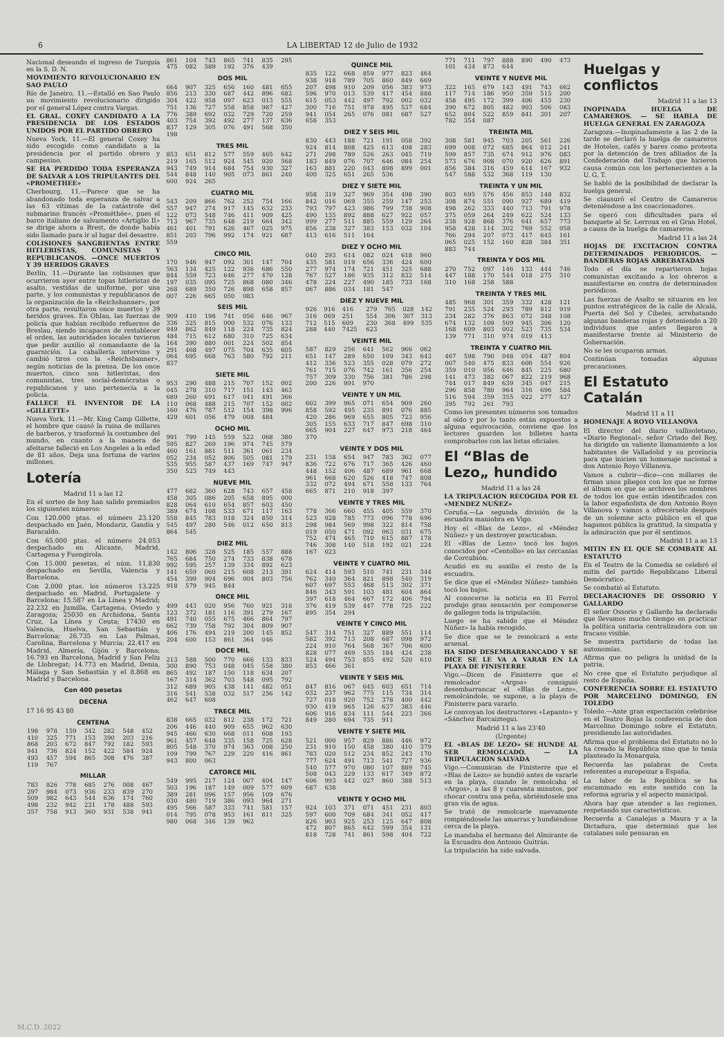6 LA LIBERTAD 12 de Julio de 1932
Nacional deseando el ingreso de Turquía en la S. D. N.
MOVIMIENTO REVOLUCIONARIO EN SAO PAULO
Río de Janeiro, 11.—Estalló en Sao Paulo un movimiento revolucionario dirigido por el general López contra Vargas.
EL GRAL. COXEY CANDIDATO A LA PRESIDENCIA DE LOS ESTADOS UNIDOS POR EL PARTIDO OBRERO
Nueva York, 11.—El general Coxey ha sido escogido como candidato a la presidencia por el partido obrero y campesino.
SE HA PERDIDO TODA ESPERANZA DE SALVAR A LOS TRIPULANTES DEL «PROMETHEE»
Cherbourg, 11.—Parece que se ha abandonado toda esperanza de salvar a las 63 vítimas de la catástrofe del submarino francés «Prométhée», pues el barco italiano de salvamento «Artiglio II» se dirige ahora a Brest, de donde había sido llamado para ir al lugar del desastre.
COLISIONES SANGRIENTAS ENTRE HITLERISTAS, COMUNISTAS Y REPUBLICANOS. —ONCE MUERTOS Y 39 HERIDOS GRAVES
Berlín, 11.—Durante las colisiones que ocurrieron ayer entre topas hitleristas de asalto, vestidas de uniforme, por una parte, y los comunistas y republicanos de la organización de la «Reichsbanner», por otra parte, resultaron once muertos y 39 heridos graves. En Ohlau, las fuerzas de policía que habían recibido refuerzos de Breslau, siendo incapaces de restablecer el orden, las autoridades locales tuvieron que pedir auxilio al comandante de la guarnición. La caballería intervino y cambió tiros con la «Reichsbanner», según noticias de la prensa. De los once muertos, cinco son hitleristas, dos comunistas, tres social-demócratas o republicanos y uno pertenecía a la policía.
FALLECE EL INVENTOR DE LA «GILLETTE»
Nueva York, 11.—Mr. King Camp Gillette, el hombre que causó la ruina de millares de barberos, y trasformó la costumbre del mundo, en cuanto a la manera de afeitarse falleció en Los Angeles a la edad de 81 años. Deja una fortuna de varios millones.
Lotería
Madrid 11 a las 12
En el sorteo de hoy han salido premiados los siguientes números:
Con 120.000 ptas. el número 23.120 despachado en Jaén, Mondariz, Gandía y Baracaldo.
Con 65.000 ptas. el número 24.053 despachado en Alicante, Madrid, Cartagena y Fuengirola.
Con 15.000 pesetas, el núm. 11.830 despachado en Sevilla, Valencia y Barcelona.
Con 2.000 ptas. los números 13.225 despachado en Madrid, Portugalete y Barcelona; 15.587 en La Línea y Madrid; 22.232 en Jumilla, Cartagena, Oviedo y Zaragoza; 25030 en Archidona, Santa Cruz, La Línea y Ceuta; 17430 en Valencia, Huelva, San Sebastián y Barcelona; 26.735 en Las Palmas, Carolina, Barcelona y Murcia; 22.417 en Madrid, Almería, Gijón y Barcelona; 16.793 en Barcelona, Madrid y San Feliu de Llobregat; 14.773 en Madrid, Denia, Málaga y San Sebastián y el 8.868 en Madrid y Barcelona.
Con 400 pesetas
DECENA
17 16 95 43 80
CENTENA
| 198 | 978 | 159 | 342 | 282 | 548 | 452 |
| 410 | 325 | 771 | 153 | 390 | 203 | 216 |
| 868 | 203 | 672 | 847 | 792 | 182 | 593 |
| 941 | 736 | 824 | 152 | 422 | 584 | 924 |
| 493 | 457 | 594 | 865 | 308 | 476 | 387 |
| 119 | 767 | | | | | |
MILLAR
| 783 | 826 | 778 | 685 | 276 | 008 | 467 |
| 297 | 984 | 073 | 936 | 233 | 839 | 270 |
| 509 | 982 | 643 | 544 | 636 | 174 | 760 |
| 498 | 232 | 942 | 231 | 178 | 488 | 593 |
| 357 | 758 | 913 | 360 | 931 | 538 | 941 |
| 861 | 104 | 743 | 865 | 741 | 835 | 295 |
| 475 | 082 | 589 | 192 | 376 | 439 | |
DOS MIL
| 664 | 907 | 325 | 656 | 160 | 481 | 655 |
| 856 | 213 | 330 | 687 | 442 | 896 | 682 |
| 304 | 422 | 958 | 097 | 623 | 013 | 555 |
| 751 | 136 | 727 | 558 | 858 | 987 | 427 |
| 776 | 389 | 692 | 032 | 729 | 720 | 259 |
| 403 | 754 | 392 | 492 | 277 | 137 | 636 |
| 837 | 129 | 305 | 076 | 491 | 568 | 350 |
| 198 | | | | | | |
TRES MIL
| 853 | 651 | 812 | 577 | 559 | 465 | 642 |
| 219 | 165 | 512 | 924 | 545 | 920 | 568 |
| 943 | 749 | 914 | 684 | 754 | 930 | 327 |
| 544 | 848 | 140 | 905 | 073 | 861 | 240 |
| 600 | 924 | 265 | | | | |
CUATRO MIL
| 543 | 209 | 866 | 762 | 252 | 754 | 166 |
| 557 | 947 | 274 | 917 | 145 | 632 | 233 |
| 122 | 073 | 548 | 746 | 411 | 909 | 425 |
| 713 | 967 | 735 | 648 | 219 | 664 | 342 |
| 461 | 401 | 791 | 626 | 467 | 025 | 975 |
| 851 | 203 | 796 | 992 | 174 | 921 | 687 |
| 559 | | | | | | |
CINCO MIL
| 170 | 946 | 947 | 092 | 301 | 147 | 704 |
| 563 | 134 | 425 | 122 | 936 | 686 | 550 |
| 844 | 559 | 723 | 646 | 277 | 470 | 128 |
| 197 | 035 | 095 | 725 | 868 | 080 | 346 |
| 268 | 689 | 350 | 726 | 898 | 658 | 857 |
| 007 | 226 | 665 | 050 | 083 | | |
SEIS MIL
| 909 | 410 | 198 | 741 | 056 | 646 | 967 |
| 336 | 325 | 815 | 000 | 532 | 076 | 133 |
| 949 | 862 | 849 | 118 | 224 | 735 | 824 |
| 484 | 715 | 612 | 680 | 310 | 725 | 634 |
| 164 | 390 | 880 | 001 | 224 | 502 | 854 |
| 291 | 468 | 497 | 075 | 704 | 635 | 605 |
| 064 | 695 | 668 | 763 | 580 | 792 | 211 |
| 837 | | | | | | |
SIETE MIL
| 953 | 290 | 488 | 215 | 707 | 152 | 002 |
| 045 | 278 | 310 | 717 | 151 | 143 | 463 |
| 689 | 260 | 691 | 617 | 041 | 491 | 366 |
| 110 | 068 | 488 | 215 | 707 | 152 | 002 |
| 160 | 476 | 787 | 512 | 154 | 398 | 996 |
| 429 | 601 | 056 | 479 | 008 | 484 | |
OCHO MIL
| 991 | 799 | 145 | 559 | 522 | 068 | 380 |
| 595 | 827 | 269 | 196 | 974 | 745 | 579 |
| 460 | 161 | 881 | 511 | 361 | 061 | 234 |
| 052 | 234 | 052 | 806 | 505 | 081 | 179 |
| 535 | 955 | 587 | 437 | 169 | 747 | 947 |
| 350 | 523 | 749 | 443 | | | |
NUEVE MIL
| 477 | 682 | 360 | 628 | 743 | 657 | 458 |
| 458 | 305 | 086 | 205 | 658 | 895 | 000 |
| 828 | 064 | 610 | 654 | 857 | 603 | 450 |
| 389 | 674 | 108 | 533 | 671 | 117 | 163 |
| 558 | 845 | 783 | 018 | 324 | 850 | 314 |
| 545 | 497 | 280 | 546 | 012 | 650 | 813 |
| 864 | 545 | | | | | |
DIEZ MIL
| 142 | 806 | 328 | 525 | 185 | 557 | 888 |
| 765 | 684 | 750 | 274 | 733 | 838 | 678 |
| 992 | 595 | 257 | 139 | 334 | 892 | 623 |
| 141 | 659 | 060 | 215 | 608 | 213 | 391 |
| 454 | 399 | 904 | 696 | 004 | 803 | 756 |
| 918 | 579 | 945 | 844 | | | |
ONCE MIL
| 499 | 443 | 020 | 956 | 760 | 921 | 318 |
| 123 | 372 | 181 | 116 | 391 | 279 | 167 |
| 491 | 740 | 055 | 675 | 466 | 864 | 797 |
| 662 | 739 | 758 | 792 | 304 | 809 | 907 |
| 406 | 176 | 494 | 219 | 200 | 145 | 852 |
| 204 | 600 | 153 | 861 | 364 | 046 | |
DOCE MIL
| 213 | 588 | 500 | 770 | 666 | 133 | 833 |
| 300 | 890 | 753 | 048 | 045 | 558 | 380 |
| 865 | 492 | 187 | 150 | 118 | 634 | 207 |
| 167 | 314 | 362 | 703 | 548 | 095 | 792 |
| 312 | 689 | 905 | 438 | 141 | 482 | 051 |
| 316 | 541 | 538 | 032 | 517 | 256 | 142 |
| 462 | 647 | 608 | | | | |
TRECE MIL
| 838 | 665 | 032 | 812 | 238 | 172 | 721 |
| 206 | 446 | 440 | 909 | 655 | 962 | 630 |
| 945 | 466 | 630 | 668 | 011 | 608 | 193 |
| 961 | 457 | 648 | 335 | 158 | 725 | 628 |
| 805 | 548 | 370 | 974 | 363 | 008 | 250 |
| 109 | 799 | 767 | 229 | 220 | 416 | 861 |
| 943 | 800 | 063 | | | | |
CATORCE MIL
| 549 | 995 | 217 | 124 | 007 | 404 | 147 |
| 503 | 196 | 187 | 149 | 009 | 577 | 609 |
| 389 | 281 | 096 | 157 | 956 | 109 | 676 |
| 030 | 480 | 719 | 386 | 093 | 964 | 271 |
| 495 | 566 | 587 | 333 | 741 | 581 | 157 |
| 014 | 795 | 078 | 953 | 161 | 811 | 325 |
| 980 | 068 | 346 | 139 | 962 | | |
QUINCE MIL
| 835 | 122 | 668 | 859 | 977 | 823 | 464 |
| 938 | 918 | 789 | 705 | 860 | 849 | 669 |
| 207 | 498 | 910 | 209 | 056 | 383 | 973 |
| 596 | 970 | 013 | 539 | 417 | 454 | 888 |
| 615 | 053 | 442 | 497 | 792 | 002 | 032 |
| 300 | 716 | 751 | 978 | 495 | 537 | 684 |
| 941 | 054 | 265 | 076 | 081 | 687 | 527 |
| 658 | 353 | | | | | |
DIEZ Y SEIS MIL
| 830 | 443 | 188 | 721 | 191 | 058 | 392 |
| 924 | 814 | 808 | 425 | 613 | 408 | 283 |
| 271 | 298 | 789 | 526 | 263 | 045 | 719 |
| 183 | 849 | 076 | 707 | 646 | 084 | 254 |
| 163 | 881 | 220 | 043 | 898 | 899 | 001 |
| 400 | 325 | 651 | 265 | 536 | | |
DIEZ Y SIETE MIL
| 958 | 319 | 327 | 969 | 354 | 498 | 390 |
| 842 | 016 | 069 | 355 | 259 | 147 | 253 |
| 793 | 797 | 423 | 986 | 799 | 738 | 908 |
| 490 | 135 | 892 | 888 | 627 | 922 | 057 |
| 999 | 277 | 511 | 885 | 559 | 129 | 264 |
| 856 | 238 | 327 | 383 | 153 | 032 | 104 |
| 413 | 616 | 511 | 164 | | | |
DIEZ Y OCHO MIL
| 040 | 293 | 614 | 082 | 024 | 618 | 960 |
| 435 | 581 | 019 | 656 | 336 | 424 | 600 |
| 277 | 974 | 174 | 721 | 451 | 325 | 688 |
| 767 | 527 | 186 | 935 | 312 | 832 | 514 |
| 478 | 224 | 227 | 490 | 185 | 733 | 168 |
| 067 | 886 | 034 | 181 | 547 | | |
DIEZ Y NUEVE MIL
| 926 | 916 | 416 | 279 | 765 | 028 | 142 |
| 316 | 069 | 251 | 554 | 306 | 307 | 313 |
| 712 | 515 | 609 | 230 | 368 | 499 | 535 |
| 288 | 440 | 7425 | 623 | | | |
VEINTE MIL
| 587 | 829 | 256 | 641 | 562 | 966 | 062 |
| 651 | 147 | 289 | 650 | 109 | 343 | 643 |
| 412 | 336 | 523 | 355 | 028 | 079 | 272 |
| 761 | 715 | 076 | 742 | 161 | 356 | 254 |
| 757 | 309 | 330 | 756 | 381 | 786 | 298 |
| 200 | 226 | 991 | 970 | | | |
VEINTE Y UN MIL
| 602 | 399 | 965 | 071 | 654 | 909 | 260 |
| 858 | 592 | 495 | 235 | 891 | 076 | 885 |
| 420 | 286 | 969 | 655 | 805 | 723 | 956 |
| 305 | 155 | 633 | 717 | 847 | 698 | 310 |
| 665 | 904 | 227 | 647 | 973 | 218 | 464 |
| 370 | | | | | | |
VEINTE Y DOS MIL
| 231 | 158 | 654 | 947 | 783 | 362 | 077 |
| 836 | 722 | 676 | 717 | 365 | 426 | 460 |
| 448 | 152 | 406 | 487 | 689 | 961 | 668 |
| 961 | 668 | 620 | 526 | 418 | 747 | 808 |
| 332 | 072 | 494 | 671 | 558 | 133 | 764 |
| 665 | 871 | 210 | 918 | 397 | | |
VEINTE Y TRES MIL
| 778 | 366 | 660 | 455 | 405 | 559 | 370 |
| 523 | 928 | 785 | 773 | 096 | 778 | 696 |
| 298 | 984 | 569 | 998 | 322 | 814 | 758 |
| 019 | 050 | 471 | 092 | 063 | 031 | 675 |
| 752 | 474 | 465 | 710 | 615 | 887 | 178 |
| 746 | 308 | 140 | 518 | 192 | 021 | 224 |
| 167 | 023 | | | | | |
VEINTE Y CUATRO MIL
| 624 | 414 | 593 | 510 | 741 | 231 | 344 |
| 762 | 340 | 364 | 821 | 898 | 540 | 319 |
| 607 | 697 | 553 | 468 | 513 | 302 | 371 |
| 846 | 343 | 591 | 103 | 481 | 604 | 864 |
| 397 | 618 | 464 | 667 | 172 | 406 | 794 |
| 376 | 419 | 539 | 447 | 778 | 725 | 222 |
| 895 | 354 | 294 | | | | |
VEINTE Y CINCO MIL
| 547 | 314 | 751 | 327 | 889 | 551 | 114 |
| 582 | 392 | 713 | 208 | 687 | 098 | 972 |
| 224 | 910 | 764 | 568 | 367 | 706 | 600 |
| 828 | 077 | 469 | 535 | 184 | 424 | 238 |
| 524 | 494 | 753 | 855 | 492 | 520 | 610 |
| 853 | 466 | 361 | | | | |
VEINTE Y SEIS MIL
| 847 | 816 | 067 | 645 | 603 | 651 | 714 |
| 032 | 237 | 962 | 775 | 115 | 734 | 314 |
| 727 | 018 | 920 | 752 | 378 | 400 | 442 |
| 930 | 419 | 965 | 126 | 637 | 383 | 446 |
| 606 | 916 | 834 | 111 | 544 | 223 | 366 |
| 849 | 280 | 694 | 735 | 911 | | |
VEINTE Y SIETE MIL
| 521 | 000 | 957 | 829 | 886 | 446 | 972 |
| 231 | 910 | 150 | 458 | 380 | 410 | 379 |
| 783 | 020 | 512 | 234 | 852 | 243 | 170 |
| 777 | 624 | 491 | 713 | 541 | 727 | 936 |
| 540 | 577 | 970 | 080 | 107 | 889 | 745 |
| 508 | 043 | 229 | 133 | 617 | 349 | 872 |
| 606 | 993 | 442 | 027 | 860 | 388 | 513 |
| 687 | 638 | | | | | |
VEINTE Y OCHO MIL
| 924 | 103 | 371 | 071 | 451 | 231 | 803 |
| 597 | 600 | 709 | 684 | 341 | 052 | 417 |
| 826 | 903 | 925 | 253 | 125 | 647 | 808 |
| 472 | 807 | 865 | 642 | 599 | 354 | 131 |
| 818 | 728 | 741 | 861 | 598 | 404 | 722 |
| 771 | 711 | 797 | 888 | 890 | 490 | 473 |
| 101 | 434 | 873 | 644 | | | |
VEINTE Y NUEVE MIL
| 322 | 165 | 679 | 143 | 491 | 743 | 662 |
| 117 | 714 | 186 | 950 | 359 | 515 | 200 |
| 458 | 495 | 172 | 399 | 406 | 455 | 230 |
| 390 | 672 | 805 | 482 | 903 | 506 | 083 |
| 652 | 804 | 522 | 859 | 841 | 301 | 207 |
| 782 | 354 | 087 | | | | |
TREINTA MIL
| 308 | 581 | 945 | 703 | 205 | 561 | 226 |
| 699 | 008 | 072 | 685 | 864 | 012 | 241 |
| 599 | 857 | 735 | 674 | 912 | 976 | 083 |
| 573 | 676 | 908 | 070 | 920 | 626 | 891 |
| 856 | 384 | 316 | 459 | 614 | 167 | 932 |
| 547 | 588 | 532 | 368 | 119 | 130 | |
TREINTA Y UN MIL
| 803 | 695 | 576 | 456 | 853 | 148 | 832 |
| 308 | 874 | 551 | 090 | 927 | 689 | 419 |
| 498 | 262 | 333 | 440 | 713 | 791 | 978 |
| 375 | 059 | 264 | 249 | 622 | 524 | 133 |
| 238 | 928 | 868 | 376 | 641 | 657 | 773 |
| 958 | 428 | 114 | 302 | 769 | 552 | 058 |
| 766 | 294 | 207 | 073 | 417 | 645 | 161 |
| 065 | 025 | 152 | 160 | 828 | 384 | 351 |
| 883 | 744 | | | | | |
TREINTA Y DOS MIL
| 270 | 752 | 097 | 146 | 133 | 444 | 746 |
| 447 | 188 | 170 | 544 | 018 | 275 | 310 |
| 310 | 168 | 258 | 588 | | | |
TREINTA Y TRES MIL
| 485 | 968 | 301 | 359 | 332 | 428 | 121 |
| 791 | 235 | 524 | 293 | 789 | 812 | 919 |
| 234 | 282 | 376 | 863 | 072 | 348 | 108 |
| 674 | 132 | 109 | 509 | 945 | 306 | 120 |
| 168 | 609 | 803 | 002 | 523 | 735 | 534 |
| 139 | 771 | 310 | 974 | 019 | 413 | |
TREINTA Y CUATRO MIL
| 467 | 598 | 790 | 048 | 054 | 487 | 804 |
| 007 | 540 | 475 | 833 | 606 | 554 | 926 |
| 359 | 010 | 956 | 646 | 845 | 225 | 680 |
| 141 | 473 | 382 | 067 | 822 | 219 | 968 |
| 744 | 017 | 849 | 639 | 345 | 047 | 215 |
| 296 | 858 | 780 | 964 | 316 | 696 | 584 |
| 516 | 594 | 359 | 355 | 022 | 277 | 427 |
| 395 | 792 | 261 | 793 | | | |
Como los presentes números son tomados al oído y por lo tanto están expuestos a alguna equivocación, conviene que los lectores guarden los billetes hasta comprobarlos con las listas oficiales.
El “Blas de Lezo„ hundido
Madrid 11 a las 24
LA TRIPULACION RECOGIDA POR EL «MENDEZ NUÑEZ»
Coruña.—La segunda división de la escuadra maniobra en Vigo.
Hoy el «Blas de Lezo», el «Méndez Núñez» y un destroyer practicaban.
El «Blas de Lezo» tocó los bajos conocidos por «Centollo» en las cercanías de Corcubión.
Acudió en su auxilio el resto de la escuadra.
Se dice que el «Méndez Núñez» también tocó los bajos.
Al conocerse la noticia en El Ferrol produjo gran sensación por componerse de gallegos toda la tripulación.
Luego se ha sabido que el Méndez Núñez» la había recogido.
Se dice que se le remolcará a este arsenal.
HA SIDO DESEMBARRANCADO Y SE DICE SE LE VA A VARAR EN LA PLAYA DE FINISTERRE
Vigo.—Dicen de Finisterre que el remolcador «Argos» consiguió desembarrancar el «Blas de Lezo», remolcándole, se supone, a la playa de Finisterre para vararlo.
Le convoyan los destructores «Lepanto» y «Sánchez Barcaiztegui.
Madrid 11 a las 23'40
(Urgente)
EL «BLAS DE LEZO» SE HUNDE AL SER REMOLCADO. — LA TRIPULACION SALVADA
Vigo.—Comunican de Finisterre que el «Blas de Lezo» se hundió antes de vararle en la playa, cuando le remolcaba el «Argos», a las 8 y cuarenta minutos, por chocar contra una peña, abriéndosele una gran vía de agua.
Se trató de remolcarle nuevamente rompiéndosele las amarras y hundiéndose cerca de la playa.
Lo mandaba el hermano del Almirante de la Escuadra don Antonio Guitrán.
La tripulación ha sido salvada.
Huelgas y conflictos
Madrid 11 a las 13
INOPINADA HUELGA DE CAMAREROS. — SE HABLA DE HUELGA GENERAL EN ZARAGOZA
Zaragoza.—Inopinadamente a las 2 de la tarde se declaró la huelga de camareros de Hoteles, cafés y bares como protesta por la detención de tres afiliados de la Confederación del Trabajo que hicieron causa común con los pertenecientes a la U. G. T.
Se habló de la posibilidad de declarar la huelga general.
Se clausuró el Centro de Camareros deteniéndose a los coaccionadores.
Se operó con dificultades para el banquete al Sr. Lerroux en el Gran Hotel, a causa de la huelga de camareros.
Madrid 11 a las 24
HOJAS DE EXCITACION CONTRA DETERMINADOS PERIODICOS. —BANDERAS ROJAS ARREBATADAS
Todo el día se repartieron hojas comunistas excitando a los obreros a manifestarse en contra de determinados periódicos.
Las fuerzas de Asalto se situaron en los puntos estratégicos de la calle de Alcalá, Puerta del Sol y Cibeles, arrebatando algunas banderas rojas y deteniendo a 20 individuos que antes llegaron a manifestarse frente al Ministerio de Gobernación.
No se les ocuparon armas.
Continúan tomadas algunas precauciones.
El Estatuto Catalán
Madrid 11 a 11
HOMENAJE A ROYO VILLANOVA
El director del diario vallisoletano, «Diario Regional», señor Criado del Rey, ha dirigido un valiente llamamiento a los habitantes de Valladolid y su provincia para que inicien un homenaje nacional a don Antonio Royo Villanova.
Vamos a cubrir—dice—con millares de firmas unos pliegos con los que se forme el álbum en que se archiven los nombres de todos los que están identificados con la labor españolista de don Antonio Royo Villanova y vamos a ofrecérselo después de un solemne acto público en el que hagamos pública la gratitud, la simpatía y la admiración que por él sentimos.
Madrid 11 a as 13
MITIN EN EL QUE SE COMBATE AL ESTATUTO
En el Teatro de la Comedia se celebró el mitin del partido Republicano Liberal Demócratico.
Se combatió al Estatuto.
DECLARACIONES DE OSSORIO Y GALLARDO
El señor Ossorio y Gallardo ha declarado que llevamos mucho tiempo en practicar la política unitaria centralizadora con un fracaso visible.
Se muestra partidario de todas las autonomías.
Afirma que no peligra la unidad de la patria.
No cree que el Estatuto perjudique al resto de España.
CONFERENCIA SOBRE EL ESTATUTO POR MARCELINO DOMINGO, EN TOLEDO
Toledo.—Ante gran expectación celebróse en el Teatro Rojas la conferencia de don Marcelino Domingo sobre el Estatuto, presidiendo las autoridades.
Afirma que el problema del Estatuto no lo ha creado la República sino que lo tenía planteado la Monarquía.
Recuerda las palabras de Costa referentes a europeizar a España.
La labor de la República se ha encaminado en este sentido con la reforma agraria y el aspecto municipal.
Ahora hay que atender a las regiones, respetando sus características.
Recuerda a Canalejas a Maura y a la Dictadura, que determinó que los catalanes solo pensaran en
M.C.D. 2022